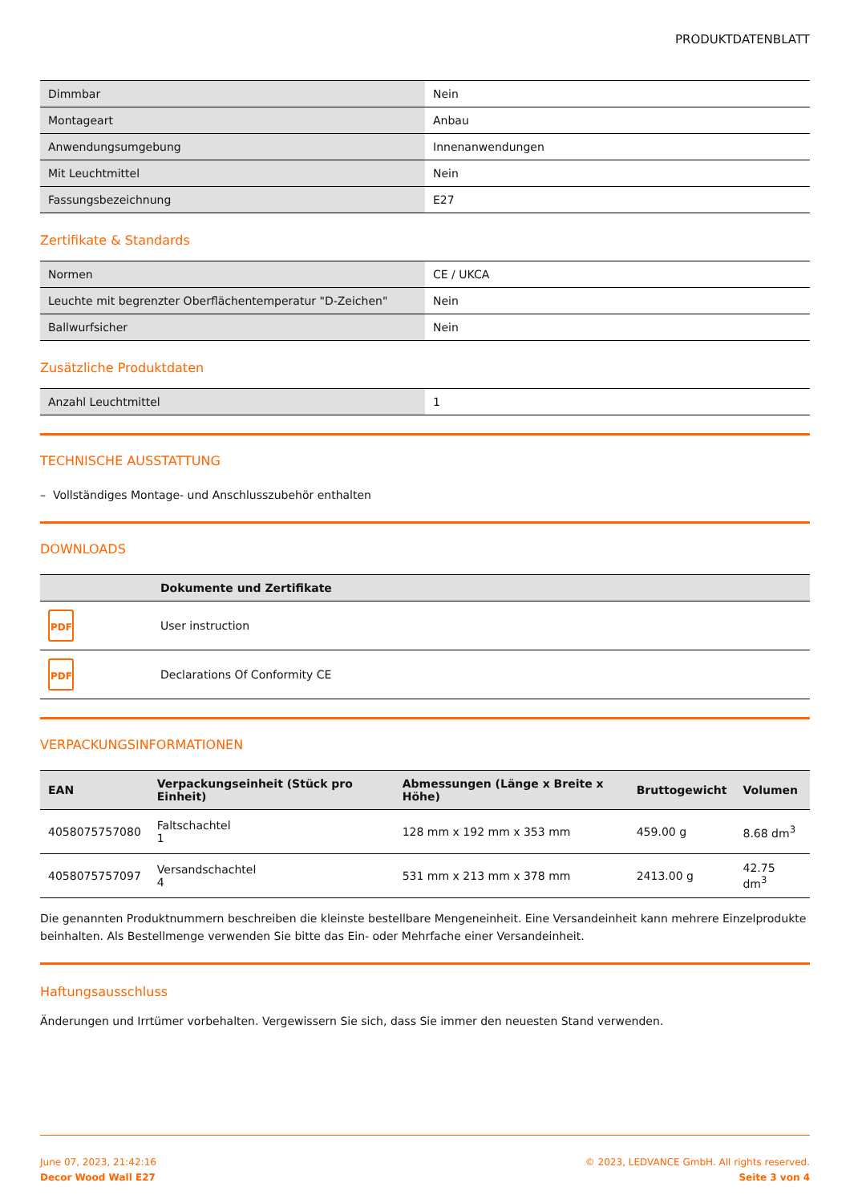PRODUKTDATENBLATT
| Dimmbar | Nein |
| Montageart | Anbau |
| Anwendungsumgebung | Innenanwendungen |
| Mit Leuchtmittel | Nein |
| Fassungsbezeichnung | E27 |
Zertifikate & Standards
| Normen | CE / UKCA |
| Leuchte mit begrenzter Oberflächentemperatur "D-Zeichen" | Nein |
| Ballwurfsicher | Nein |
Zusätzliche Produktdaten
| Anzahl Leuchtmittel | 1 |
TECHNISCHE AUSSTATTUNG
– Vollständiges Montage- und Anschlusszubehör enthalten
DOWNLOADS
| | Dokumente und Zertifikate |
| --- | --- |
| PDF | User instruction |
| PDF | Declarations Of Conformity CE |
VERPACKUNGSINFORMATIONEN
| EAN | Verpackungseinheit (Stück pro Einheit) | Abmessungen (Länge x Breite x Höhe) | Bruttogewicht | Volumen |
| --- | --- | --- | --- | --- |
| 4058075757080 | Faltschachtel 1 | 128 mm x 192 mm x 353 mm | 459.00 g | 8.68 dm<sup>3</sup> |
| 4058075757097 | Versandschachtel 4 | 531 mm x 213 mm x 378 mm | 2413.00 g | 42.75 dm<sup>3</sup> |
Die genannten Produktnummern beschreiben die kleinste bestellbare Mengeneinheit. Eine Versandeinheit kann mehrere Einzelprodukte beinhalten. Als Bestellmenge verwenden Sie bitte das Ein- oder Mehrfache einer Versandeinheit.
Haftungsausschluss
Änderungen und Irrtümer vorbehalten. Vergewissern Sie sich, dass Sie immer den neuesten Stand verwenden.
June 07, 2023, 21:42:16
Decor Wood Wall E27
© 2023, LEDVANCE GmbH. All rights reserved.
Seite 3 von 4